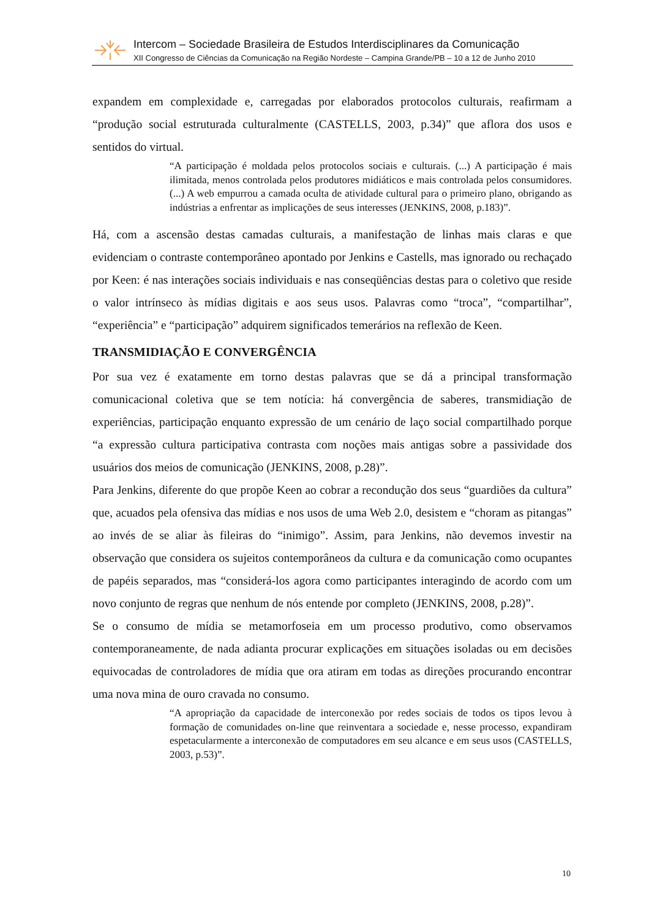Intercom – Sociedade Brasileira de Estudos Interdisciplinares da Comunicação
XII Congresso de Ciências da Comunicação na Região Nordeste – Campina Grande/PB – 10 a 12 de Junho 2010
expandem em complexidade e, carregadas por elaborados protocolos culturais, reafirmam a “produção social estruturada culturalmente (CASTELLS, 2003, p.34)” que aflora dos usos e sentidos do virtual.
“A participação é moldada pelos protocolos sociais e culturais. (...) A participação é mais ilimitada, menos controlada pelos produtores midiáticos e mais controlada pelos consumidores. (...) A web empurrou a camada oculta de atividade cultural para o primeiro plano, obrigando as indústrias a enfrentar as implicações de seus interesses (JENKINS, 2008, p.183)”.
Há, com a ascensão destas camadas culturais, a manifestação de linhas mais claras e que evidenciam o contraste contemporâneo apontado por Jenkins e Castells, mas ignorado ou rechaçado por Keen: é nas interações sociais individuais e nas conseqüências destas para o coletivo que reside o valor intrínseco às mídias digitais e aos seus usos. Palavras como “troca”, “compartilhar”, “experiência” e “participação” adquirem significados temerários na reflexão de Keen.
TRANSMIDIAÇÃO E CONVERGÊNCIA
Por sua vez é exatamente em torno destas palavras que se dá a principal transformação comunicacional coletiva que se tem notícia: há convergência de saberes, transmidiação de experiências, participação enquanto expressão de um cenário de laço social compartilhado porque “a expressão cultura participativa contrasta com noções mais antigas sobre a passividade dos usuários dos meios de comunicação (JENKINS, 2008, p.28)”.
Para Jenkins, diferente do que propõe Keen ao cobrar a recondução dos seus “guardiões da cultura” que, acuados pela ofensiva das mídias e nos usos de uma Web 2.0, desistem e “choram as pitangas” ao invés de se aliar às fileiras do “inimigo”. Assim, para Jenkins, não devemos investir na observação que considera os sujeitos contemporâneos da cultura e da comunicação como ocupantes de papéis separados, mas “considerá-los agora como participantes interagindo de acordo com um novo conjunto de regras que nenhum de nós entende por completo (JENKINS, 2008, p.28)”.
Se o consumo de mídia se metamorfoseia em um processo produtivo, como observamos contemporaneamente, de nada adianta procurar explicações em situações isoladas ou em decisões equivocadas de controladores de mídia que ora atiram em todas as direções procurando encontrar uma nova mina de ouro cravada no consumo.
“A apropriação da capacidade de interconexão por redes sociais de todos os tipos levou à formação de comunidades on-line que reinventara a sociedade e, nesse processo, expandiram espetacularmente a interconexão de computadores em seu alcance e em seus usos (CASTELLS, 2003, p.53)”.
10